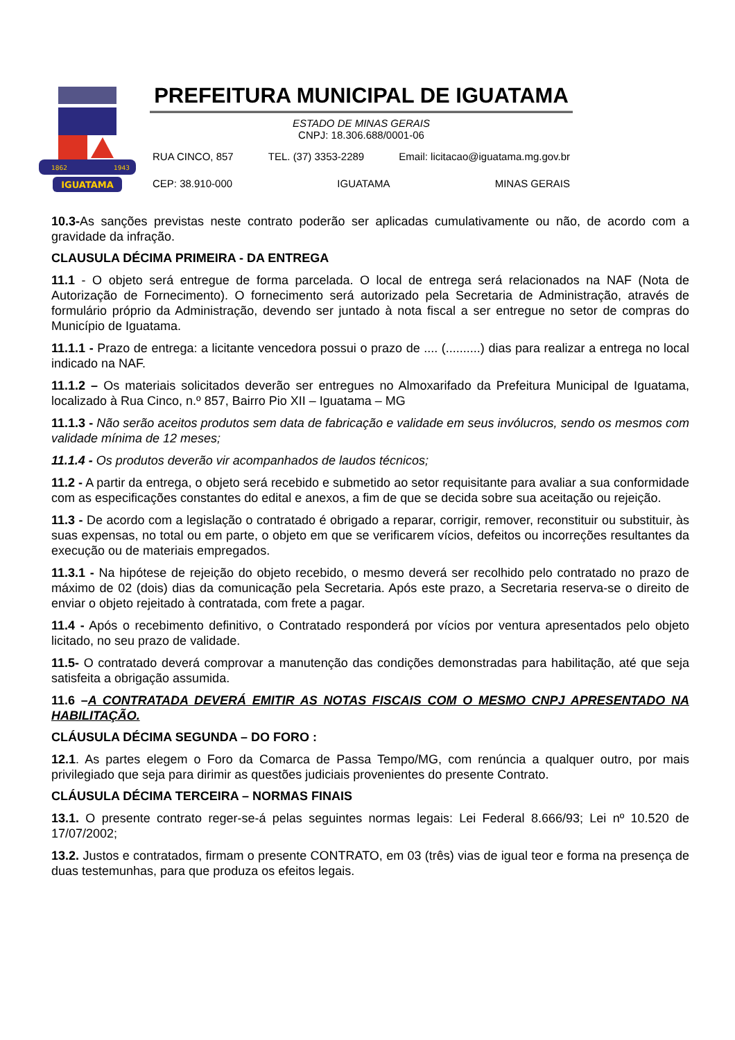IGUATAMA
1862
1943
PREFEITURA MUNICIPAL DE IGUATAMA
ESTADO DE MINAS GERAIS
CNPJ: 18.306.688/0001-06
RUA CINCO, 857 TEL. (37) 3353-2289 Email: licitacao@iguatama.mg.gov.br
CEP: 38.910-000 IGUATAMA MINAS GERAIS
10.3-As sanções previstas neste contrato poderão ser aplicadas cumulativamente ou não, de acordo com a gravidade da infração.
CLAUSULA DÉCIMA PRIMEIRA - DA ENTREGA
11.1 - O objeto será entregue de forma parcelada. O local de entrega será relacionados na NAF (Nota de Autorização de Fornecimento). O fornecimento será autorizado pela Secretaria de Administração, através de formulário próprio da Administração, devendo ser juntado à nota fiscal a ser entregue no setor de compras do Município de Iguatama.
11.1.1 - Prazo de entrega: a licitante vencedora possui o prazo de .... (..........) dias para realizar a entrega no local indicado na NAF.
11.1.2 – Os materiais solicitados deverão ser entregues no Almoxarifado da Prefeitura Municipal de Iguatama, localizado à Rua Cinco, n.º 857, Bairro Pio XII – Iguatama – MG
11.1.3 - Não serão aceitos produtos sem data de fabricação e validade em seus invólucros, sendo os mesmos com validade mínima de 12 meses;
11.1.4 - Os produtos deverão vir acompanhados de laudos técnicos;
11.2 - A partir da entrega, o objeto será recebido e submetido ao setor requisitante para avaliar a sua conformidade com as especificações constantes do edital e anexos, a fim de que se decida sobre sua aceitação ou rejeição.
11.3 - De acordo com a legislação o contratado é obrigado a reparar, corrigir, remover, reconstituir ou substituir, às suas expensas, no total ou em parte, o objeto em que se verificarem vícios, defeitos ou incorreções resultantes da execução ou de materiais empregados.
11.3.1 - Na hipótese de rejeição do objeto recebido, o mesmo deverá ser recolhido pelo contratado no prazo de máximo de 02 (dois) dias da comunicação pela Secretaria. Após este prazo, a Secretaria reserva-se o direito de enviar o objeto rejeitado à contratada, com frete a pagar.
11.4 - Após o recebimento definitivo, o Contratado responderá por vícios por ventura apresentados pelo objeto licitado, no seu prazo de validade.
11.5- O contratado deverá comprovar a manutenção das condições demonstradas para habilitação, até que seja satisfeita a obrigação assumida.
11.6 –A CONTRATADA DEVERÁ EMITIR AS NOTAS FISCAIS COM O MESMO CNPJ APRESENTADO NA HABILITAÇÃO.
CLÁUSULA DÉCIMA SEGUNDA – DO FORO :
12.1. As partes elegem o Foro da Comarca de Passa Tempo/MG, com renúncia a qualquer outro, por mais privilegiado que seja para dirimir as questões judiciais provenientes do presente Contrato.
CLÁUSULA DÉCIMA TERCEIRA – NORMAS FINAIS
13.1. O presente contrato reger-se-á pelas seguintes normas legais: Lei Federal 8.666/93; Lei nº 10.520 de 17/07/2002;
13.2. Justos e contratados, firmam o presente CONTRATO, em 03 (três) vias de igual teor e forma na presença de duas testemunhas, para que produza os efeitos legais.